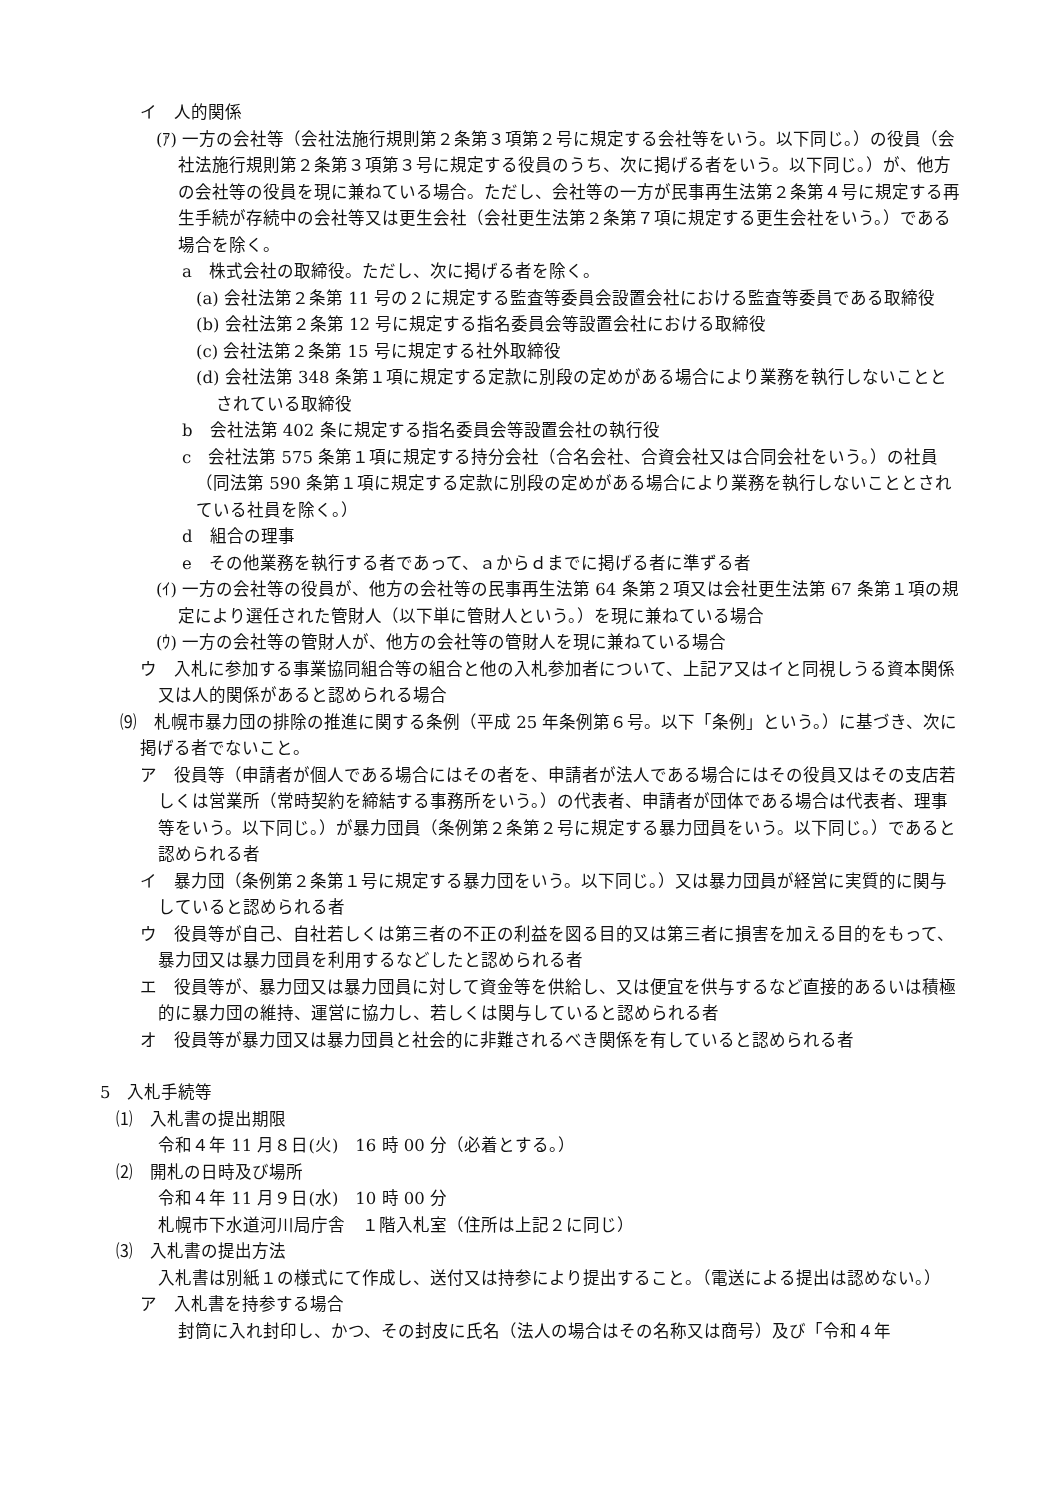イ　人的関係
(ｱ) 一方の会社等（会社法施行規則第２条第３項第２号に規定する会社等をいう。以下同じ。）の役員（会社法施行規則第２条第３項第３号に規定する役員のうち、次に掲げる者をいう。以下同じ。）が、他方の会社等の役員を現に兼ねている場合。ただし、会社等の一方が民事再生法第２条第４号に規定する再生手続が存続中の会社等又は更生会社（会社更生法第２条第７項に規定する更生会社をいう。）である場合を除く。
a　株式会社の取締役。ただし、次に掲げる者を除く。
(a) 会社法第２条第 11 号の２に規定する監査等委員会設置会社における監査等委員である取締役
(b) 会社法第２条第 12 号に規定する指名委員会等設置会社における取締役
(c) 会社法第２条第 15 号に規定する社外取締役
(d) 会社法第 348 条第１項に規定する定款に別段の定めがある場合により業務を執行しないこととされている取締役
b　会社法第 402 条に規定する指名委員会等設置会社の執行役
c　会社法第 575 条第１項に規定する持分会社（合名会社、合資会社又は合同会社をいう。）の社員（同法第 590 条第１項に規定する定款に別段の定めがある場合により業務を執行しないこととされている社員を除く。）
d　組合の理事
e　その他業務を執行する者であって、ａからｄまでに掲げる者に準ずる者
(ｲ) 一方の会社等の役員が、他方の会社等の民事再生法第 64 条第２項又は会社更生法第 67 条第１項の規定により選任された管財人（以下単に管財人という。）を現に兼ねている場合
(ｳ) 一方の会社等の管財人が、他方の会社等の管財人を現に兼ねている場合
ウ　入札に参加する事業協同組合等の組合と他の入札参加者について、上記ア又はイと同視しうる資本関係又は人的関係があると認められる場合
⑼　札幌市暴力団の排除の推進に関する条例（平成 25 年条例第６号。以下「条例」という。）に基づき、次に掲げる者でないこと。
ア　役員等（申請者が個人である場合にはその者を、申請者が法人である場合にはその役員又はその支店若しくは営業所（常時契約を締結する事務所をいう。）の代表者、申請者が団体である場合は代表者、理事等をいう。以下同じ。）が暴力団員（条例第２条第２号に規定する暴力団員をいう。以下同じ。）であると認められる者
イ　暴力団（条例第２条第１号に規定する暴力団をいう。以下同じ。）又は暴力団員が経営に実質的に関与していると認められる者
ウ　役員等が自己、自社若しくは第三者の不正の利益を図る目的又は第三者に損害を加える目的をもって、暴力団又は暴力団員を利用するなどしたと認められる者
エ　役員等が、暴力団又は暴力団員に対して資金等を供給し、又は便宜を供与するなど直接的あるいは積極的に暴力団の維持、運営に協力し、若しくは関与していると認められる者
オ　役員等が暴力団又は暴力団員と社会的に非難されるべき関係を有していると認められる者
5　入札手続等
⑴　入札書の提出期限
令和４年 11 月８日(火)　16 時 00 分（必着とする。）
⑵　開札の日時及び場所
令和４年 11 月９日(水)　10 時 00 分
札幌市下水道河川局庁舎　１階入札室（住所は上記２に同じ）
⑶　入札書の提出方法
入札書は別紙１の様式にて作成し、送付又は持参により提出すること。（電送による提出は認めない。）
ア　入札書を持参する場合
封筒に入れ封印し、かつ、その封皮に氏名（法人の場合はその名称又は商号）及び「令和４年